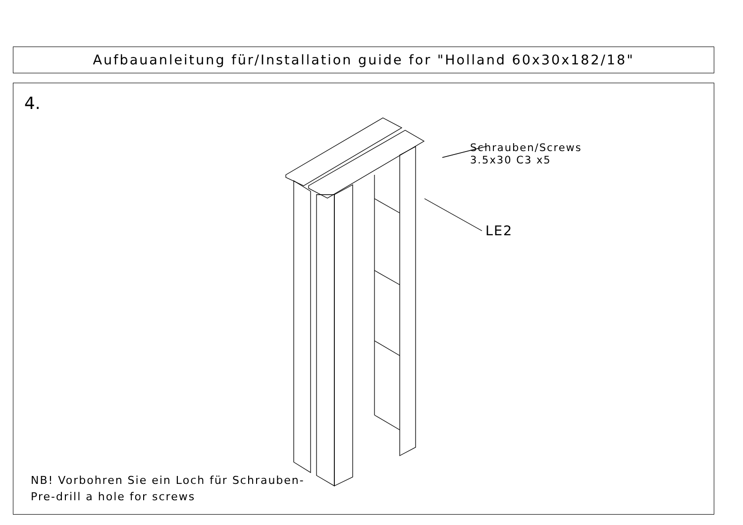Aufbauanleitung für/Installation guide for "Holland 60x30x182/18"
4.
Schrauben/Screws
3.5x30 C3 x5
LE2
NB! Vorbohren Sie ein Loch für Schrauben-
Pre-drill a hole for screws